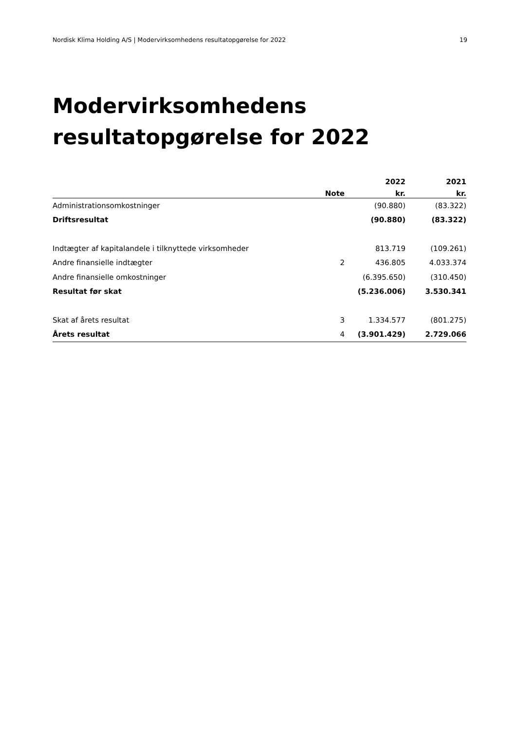Nordisk Klima Holding A/S | Modervirksomhedens resultatopgørelse for 2022 19
Modervirksomhedens
resultatopgørelse for 2022
| | | 2022 | 2021 |
| --- | --- | --- | --- |
| | Note | kr. | kr. |
| Administrationsomkostninger | | (90.880) | (83.322) |
| Driftsresultat | | (90.880) | (83.322) |
| Indtægter af kapitalandele i tilknyttede virksomheder | | 813.719 | (109.261) |
| Andre finansielle indtægter | 2 | 436.805 | 4.033.374 |
| Andre finansielle omkostninger | | (6.395.650) | (310.450) |
| Resultat før skat | | (5.236.006) | 3.530.341 |
| Skat af årets resultat | 3 | 1.334.577 | (801.275) |
| Årets resultat | 4 | (3.901.429) | 2.729.066 |